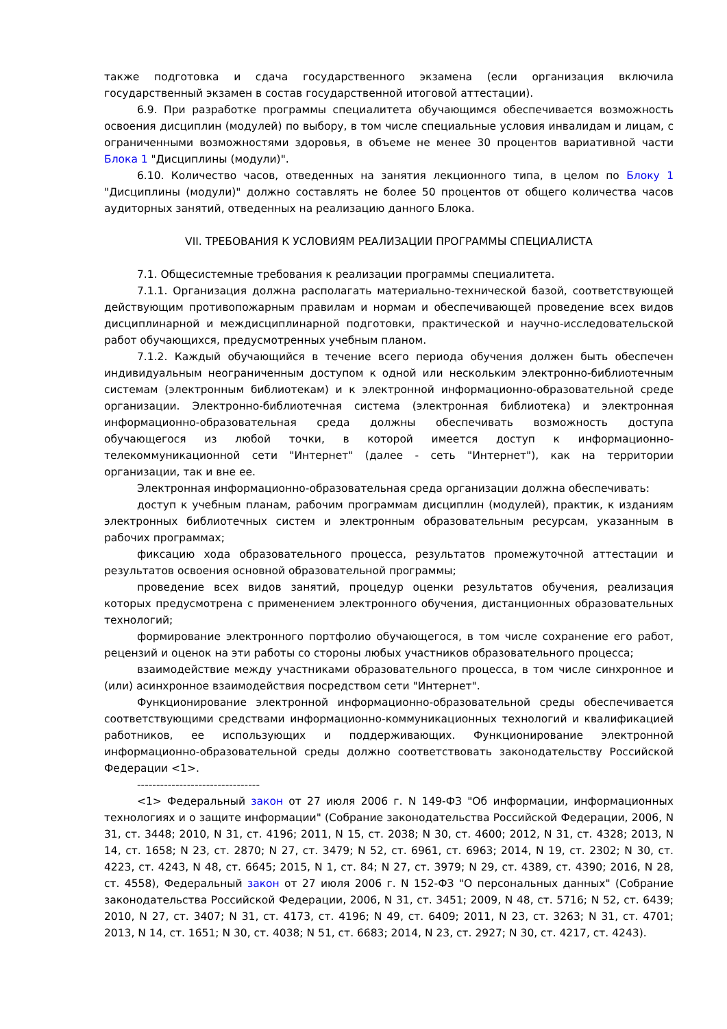также подготовка и сдача государственного экзамена (если организация включила государственный экзамен в состав государственной итоговой аттестации).
6.9. При разработке программы специалитета обучающимся обеспечивается возможность освоения дисциплин (модулей) по выбору, в том числе специальные условия инвалидам и лицам, с ограниченными возможностями здоровья, в объеме не менее 30 процентов вариативной части Блока 1 "Дисциплины (модули)".
6.10. Количество часов, отведенных на занятия лекционного типа, в целом по Блоку 1 "Дисциплины (модули)" должно составлять не более 50 процентов от общего количества часов аудиторных занятий, отведенных на реализацию данного Блока.
VII. ТРЕБОВАНИЯ К УСЛОВИЯМ РЕАЛИЗАЦИИ ПРОГРАММЫ СПЕЦИАЛИСТА
7.1. Общесистемные требования к реализации программы специалитета.
7.1.1. Организация должна располагать материально-технической базой, соответствующей действующим противопожарным правилам и нормам и обеспечивающей проведение всех видов дисциплинарной и междисциплинарной подготовки, практической и научно-исследовательской работ обучающихся, предусмотренных учебным планом.
7.1.2. Каждый обучающийся в течение всего периода обучения должен быть обеспечен индивидуальным неограниченным доступом к одной или нескольким электронно-библиотечным системам (электронным библиотекам) и к электронной информационно-образовательной среде организации. Электронно-библиотечная система (электронная библиотека) и электронная информационно-образовательная среда должны обеспечивать возможность доступа обучающегося из любой точки, в которой имеется доступ к информационно-телекоммуникационной сети "Интернет" (далее - сеть "Интернет"), как на территории организации, так и вне ее.
Электронная информационно-образовательная среда организации должна обеспечивать:
доступ к учебным планам, рабочим программам дисциплин (модулей), практик, к изданиям электронных библиотечных систем и электронным образовательным ресурсам, указанным в рабочих программах;
фиксацию хода образовательного процесса, результатов промежуточной аттестации и результатов освоения основной образовательной программы;
проведение всех видов занятий, процедур оценки результатов обучения, реализация которых предусмотрена с применением электронного обучения, дистанционных образовательных технологий;
формирование электронного портфолио обучающегося, в том числе сохранение его работ, рецензий и оценок на эти работы со стороны любых участников образовательного процесса;
взаимодействие между участниками образовательного процесса, в том числе синхронное и (или) асинхронное взаимодействия посредством сети "Интернет".
Функционирование электронной информационно-образовательной среды обеспечивается соответствующими средствами информационно-коммуникационных технологий и квалификацией работников, ее использующих и поддерживающих. Функционирование электронной информационно-образовательной среды должно соответствовать законодательству Российской Федерации <1>.
--------------------------------
<1> Федеральный закон от 27 июля 2006 г. N 149-ФЗ "Об информации, информационных технологиях и о защите информации" (Собрание законодательства Российской Федерации, 2006, N 31, ст. 3448; 2010, N 31, ст. 4196; 2011, N 15, ст. 2038; N 30, ст. 4600; 2012, N 31, ст. 4328; 2013, N 14, ст. 1658; N 23, ст. 2870; N 27, ст. 3479; N 52, ст. 6961, ст. 6963; 2014, N 19, ст. 2302; N 30, ст. 4223, ст. 4243, N 48, ст. 6645; 2015, N 1, ст. 84; N 27, ст. 3979; N 29, ст. 4389, ст. 4390; 2016, N 28, ст. 4558), Федеральный закон от 27 июля 2006 г. N 152-ФЗ "О персональных данных" (Собрание законодательства Российской Федерации, 2006, N 31, ст. 3451; 2009, N 48, ст. 5716; N 52, ст. 6439; 2010, N 27, ст. 3407; N 31, ст. 4173, ст. 4196; N 49, ст. 6409; 2011, N 23, ст. 3263; N 31, ст. 4701; 2013, N 14, ст. 1651; N 30, ст. 4038; N 51, ст. 6683; 2014, N 23, ст. 2927; N 30, ст. 4217, ст. 4243).